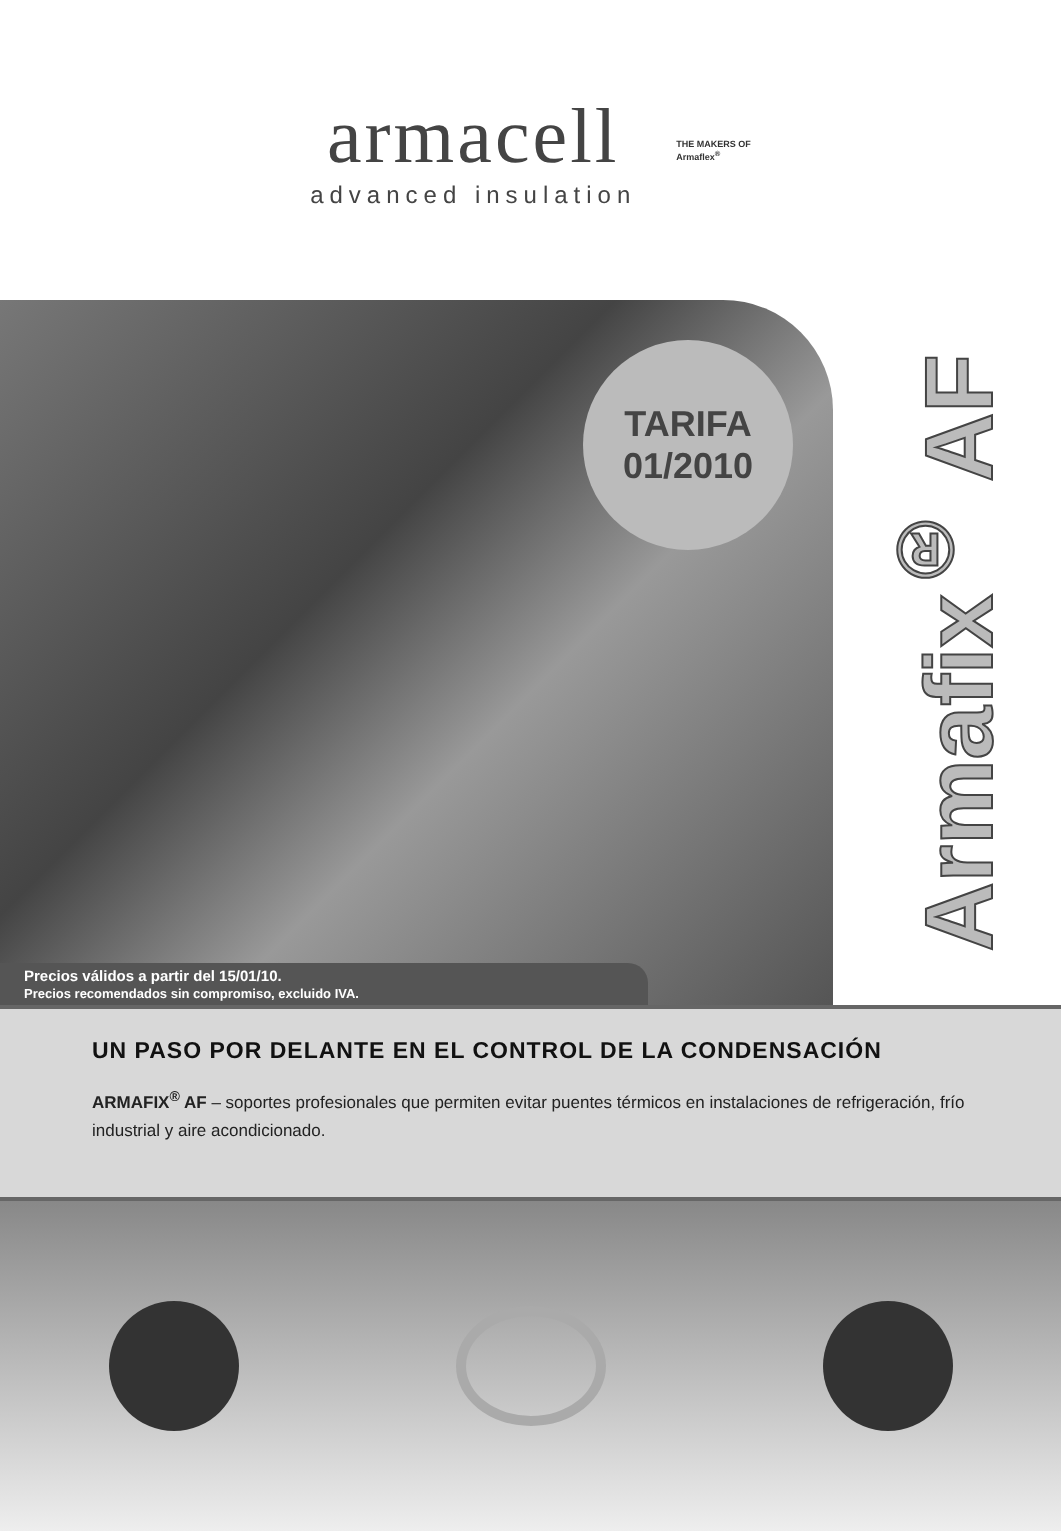armacell
advanced insulation
THE MAKERS OF
Armaflex<sup>®</sup>
TARIFA
01/2010
Precios válidos a partir del 15/01/10.
Precios recomendados sin compromiso, excluido IVA.
Armafix<sup>®</sup> AF
UN PASO POR DELANTE EN EL CONTROL DE LA CONDENSACIÓN
ARMAFIX<sup>®</sup> AF – soportes profesionales que permiten evitar puentes térmicos en instalaciones de refrigeración, frío industrial y aire acondicionado.